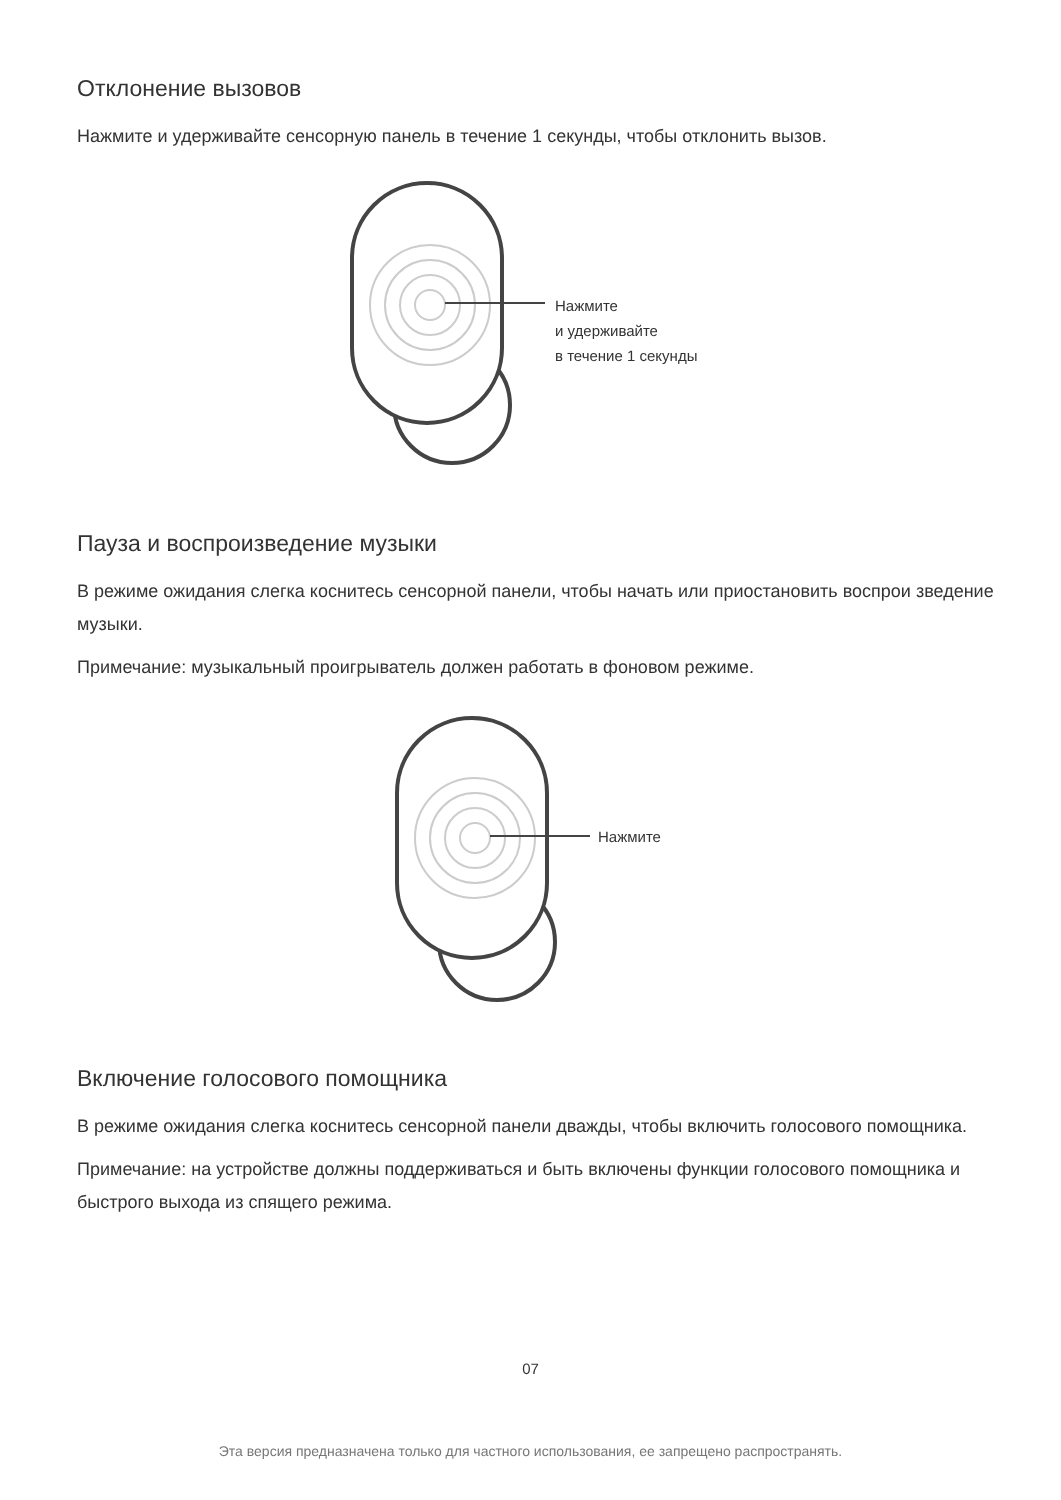Отклонение вызовов
Нажмите и удерживайте сенсорную панель в течение 1 секунды, чтобы отклонить вызов.
Нажмите
и удерживайте
в течение 1 секунды
Пауза и воспроизведение музыки
В режиме ожидания слегка коснитесь сенсорной панели, чтобы начать или приостановить воспрои зведение музыки.
Примечание: музыкальный проигрыватель должен работать в фоновом режиме.
Нажмите
Включение голосового помощника
В режиме ожидания слегка коснитесь сенсорной панели дважды, чтобы включить голосового помощника.
Примечание: на устройстве должны поддерживаться и быть включены функции голосового помощника и быстрого выхода из спящего режима.
07
Эта версия предназначена только для частного использования, ее запрещено распространять.